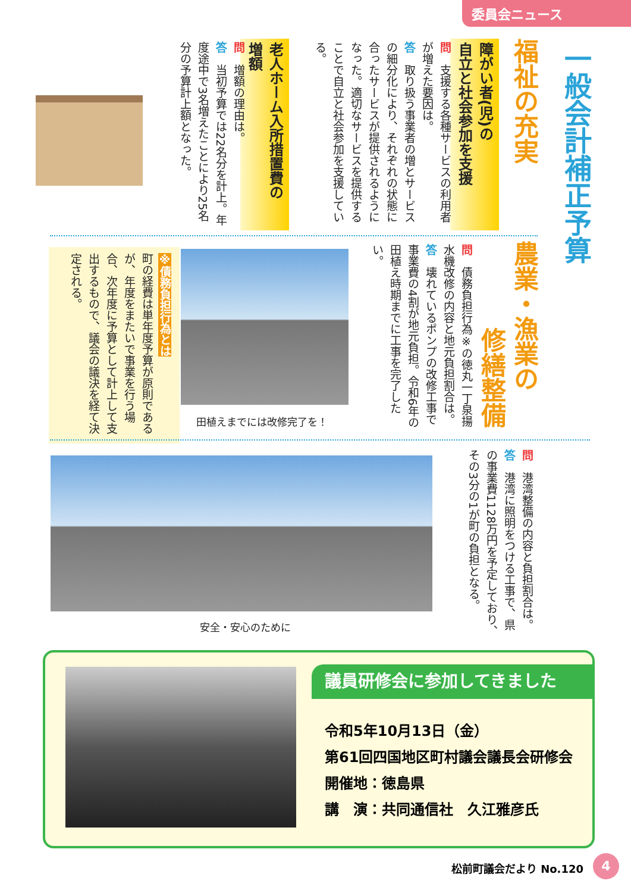委員会ニュース
一般会計補正予算
福祉の充実
障がい者(児)の
自立と社会参加を支援
問　支援する各種サービスの利用者が増えた要因は。
答　取り扱う事業者の増とサービスの細分化により、それぞれの状態に合ったサービスが提供されるようになった。適切なサービスを提供することで自立と社会参加を支援している。
老人ホーム入所措置費の
増額
問　増額の理由は。
答　当初予算では22名分を計上。年度途中で3名増えたことにより25名分の予算計上額となった。
農業・漁業の
修繕整備
問　債務負担行為※の徳丸一丁泉揚水機改修の内容と地元負担割合は。
答　壊れているポンプの改修工事で事業費の4割が地元負担。令和6年の田植え時期までに工事を完了したい。
田植えまでには改修完了を！
※債務負担行為とは
町の経費は単年度予算が原則であるが、年度をまたいで事業を行う場合、次年度に予算として計上して支出するもので、議会の議決を経て決定される。
問　港湾整備の内容と負担割合は。
答　港湾に照明をつける工事で、県の事業費1128万円を予定しており、その3分の1が町の負担となる。
安全・安心のために
議員研修会に参加してきました
令和5年10月13日（金）
第61回四国地区町村議会議長会研修会
開催地：徳島県
講　演：共同通信社　久江雅彦氏
松前町議会だより No.120 4